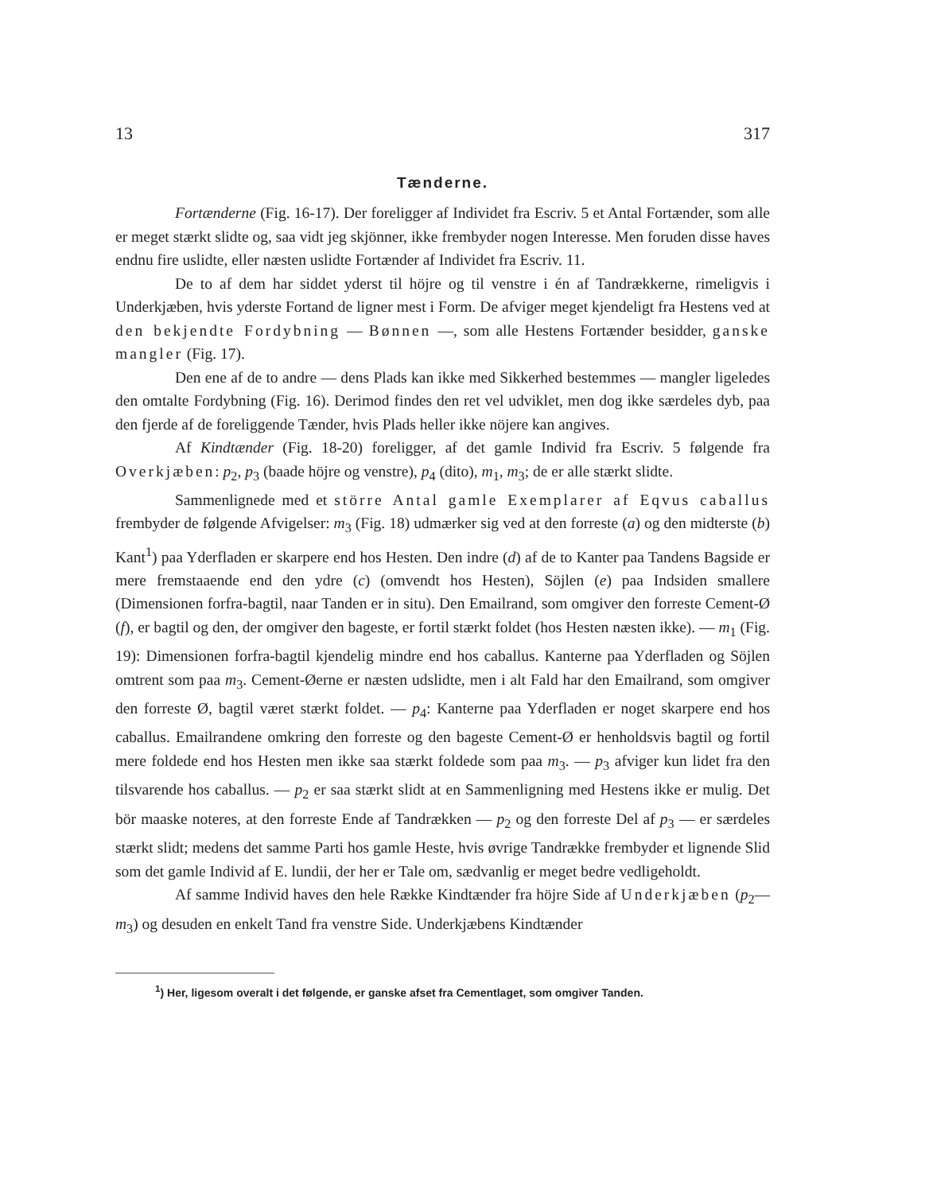13 317
Tænderne.
Fortænderne (Fig. 16-17). Der foreligger af Individet fra Escriv. 5 et Antal Fortænder, som alle er meget stærkt slidte og, saa vidt jeg skjönner, ikke frembyder nogen Interesse. Men foruden disse haves endnu fire uslidte, eller næsten uslidte Fortænder af Individet fra Escriv. 11.
De to af dem har siddet yderst til höjre og til venstre i én af Tandrækkerne, rimeligvis i Underkjæben, hvis yderste Fortand de ligner mest i Form. De afviger meget kjendeligt fra Hestens ved at den bekjendte Fordybning — Bønnen —, som alle Hestens Fortænder besidder, ganske mangler (Fig. 17).
Den ene af de to andre — dens Plads kan ikke med Sikkerhed bestemmes — mangler ligeledes den omtalte Fordybning (Fig. 16). Derimod findes den ret vel udviklet, men dog ikke særdeles dyb, paa den fjerde af de foreliggende Tænder, hvis Plads heller ikke nöjere kan angives.
Af Kindtænder (Fig. 18-20) foreligger, af det gamle Individ fra Escriv. 5 følgende fra Overkjæben: p<sub>2</sub>, p<sub>3</sub> (baade höjre og venstre), p<sub>4</sub> (dito), m<sub>1</sub>, m<sub>3</sub>; de er alle stærkt slidte.
Sammenlignede med et större Antal gamle Exemplarer af Eqvus caballus frembyder de følgende Afvigelser: m<sub>3</sub> (Fig. 18) udmærker sig ved at den forreste (a) og den midterste (b) Kant<sup>1</sup>) paa Yderfladen er skarpere end hos Hesten. Den indre (d) af de to Kanter paa Tandens Bagside er mere fremstaaende end den ydre (c) (omvendt hos Hesten), Söjlen (e) paa Indsiden smallere (Dimensionen forfra-bagtil, naar Tanden er in situ). Den Emailrand, som omgiver den forreste Cement-Ø (f), er bagtil og den, der omgiver den bageste, er fortil stærkt foldet (hos Hesten næsten ikke). — m<sub>1</sub> (Fig. 19): Dimensionen forfra-bagtil kjendelig mindre end hos caballus. Kanterne paa Yderfladen og Söjlen omtrent som paa m<sub>3</sub>. Cement-Øerne er næsten udslidte, men i alt Fald har den Emailrand, som omgiver den forreste Ø, bagtil været stærkt foldet. — p<sub>4</sub>: Kanterne paa Yderfladen er noget skarpere end hos caballus. Emailrandene omkring den forreste og den bageste Cement-Ø er henholdsvis bagtil og fortil mere foldede end hos Hesten men ikke saa stærkt foldede som paa m<sub>3</sub>. — p<sub>3</sub> afviger kun lidet fra den tilsvarende hos caballus. — p<sub>2</sub> er saa stærkt slidt at en Sammenligning med Hestens ikke er mulig. Det bör maaske noteres, at den forreste Ende af Tandrækken — p<sub>2</sub> og den forreste Del af p<sub>3</sub> — er særdeles stærkt slidt; medens det samme Parti hos gamle Heste, hvis øvrige Tandrække frembyder et lignende Slid som det gamle Individ af E. lundii, der her er Tale om, sædvanlig er meget bedre vedligeholdt.
Af samme Individ haves den hele Række Kindtænder fra höjre Side af Underkjæben (p<sub>2</sub>—m<sub>3</sub>) og desuden en enkelt Tand fra venstre Side. Underkjæbens Kindtænder
<sup>1</sup>) Her, ligesom overalt i det følgende, er ganske afset fra Cementlaget, som omgiver Tanden.